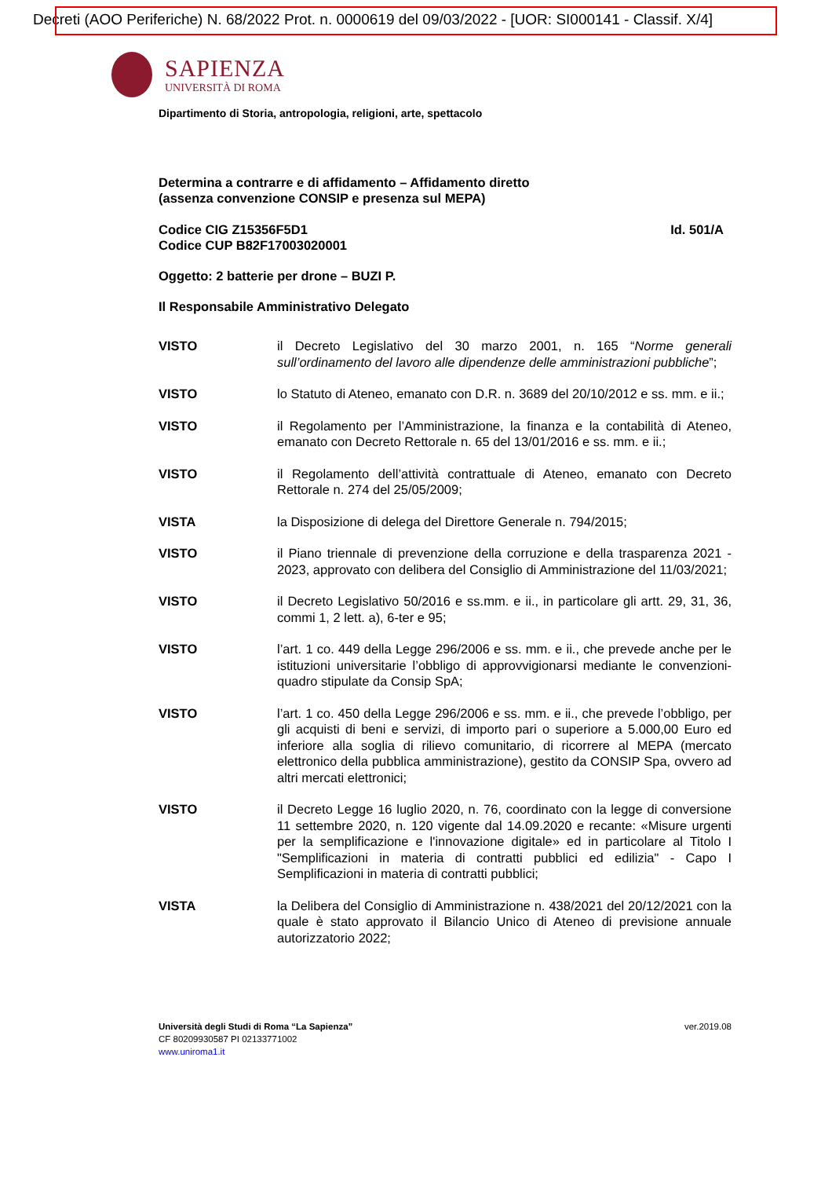Decreti (AOO Periferiche) N. 68/2022 Prot. n. 0000619 del 09/03/2022 - [UOR: SI000141 - Classif. X/4]
SAPIENZA
UNIVERSITÀ DI ROMA
Dipartimento di Storia, antropologia, religioni, arte, spettacolo
Determina a contrarre e di affidamento – Affidamento diretto
(assenza convenzione CONSIP e presenza sul MEPA)
Codice CIG Z15356F5D1
Codice CUP B82F17003020001
Id. 501/A
Oggetto: 2 batterie per drone – BUZI P.
Il Responsabile Amministrativo Delegato
VISTO il Decreto Legislativo del 30 marzo 2001, n. 165 “Norme generali sull’ordinamento del lavoro alle dipendenze delle amministrazioni pubbliche”;
VISTO lo Statuto di Ateneo, emanato con D.R. n. 3689 del 20/10/2012 e ss. mm. e ii.;
VISTO il Regolamento per l’Amministrazione, la finanza e la contabilità di Ateneo, emanato con Decreto Rettorale n. 65 del 13/01/2016 e ss. mm. e ii.;
VISTO il Regolamento dell’attività contrattuale di Ateneo, emanato con Decreto Rettorale n. 274 del 25/05/2009;
VISTA la Disposizione di delega del Direttore Generale n. 794/2015;
VISTO il Piano triennale di prevenzione della corruzione e della trasparenza 2021 - 2023, approvato con delibera del Consiglio di Amministrazione del 11/03/2021;
VISTO il Decreto Legislativo 50/2016 e ss.mm. e ii., in particolare gli artt. 29, 31, 36, commi 1, 2 lett. a), 6-ter e 95;
VISTO l’art. 1 co. 449 della Legge 296/2006 e ss. mm. e ii., che prevede anche per le istituzioni universitarie l’obbligo di approvvigionarsi mediante le convenzioni-quadro stipulate da Consip SpA;
VISTO l’art. 1 co. 450 della Legge 296/2006 e ss. mm. e ii., che prevede l’obbligo, per gli acquisti di beni e servizi, di importo pari o superiore a 5.000,00 Euro ed inferiore alla soglia di rilievo comunitario, di ricorrere al MEPA (mercato elettronico della pubblica amministrazione), gestito da CONSIP Spa, ovvero ad altri mercati elettronici;
VISTO il Decreto Legge 16 luglio 2020, n. 76, coordinato con la legge di conversione 11 settembre 2020, n. 120 vigente dal 14.09.2020 e recante: «Misure urgenti per la semplificazione e l'innovazione digitale» ed in particolare al Titolo I "Semplificazioni in materia di contratti pubblici ed edilizia" - Capo I Semplificazioni in materia di contratti pubblici;
VISTA la Delibera del Consiglio di Amministrazione n. 438/2021 del 20/12/2021 con la quale è stato approvato il Bilancio Unico di Ateneo di previsione annuale autorizzatorio 2022;
Università degli Studi di Roma “La Sapienza”
CF 80209930587 PI 02133771002
www.uniroma1.it
ver.2019.08